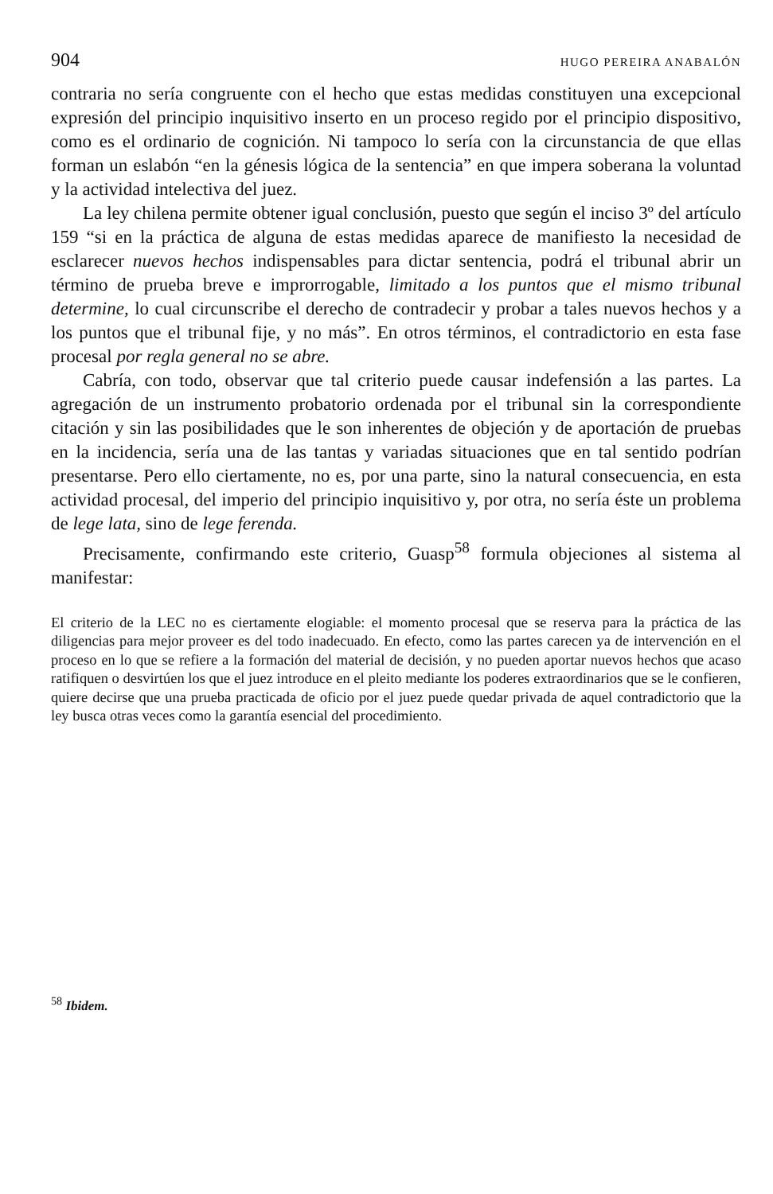904 HUGO PEREIRA ANABALÓN
contraria no sería congruente con el hecho que estas medidas constituyen una excepcional expresión del principio inquisitivo inserto en un proceso regido por el principio dispositivo, como es el ordinario de cognición. Ni tampoco lo sería con la circunstancia de que ellas forman un eslabón “en la génesis lógica de la sentencia” en que impera soberana la voluntad y la actividad intelectiva del juez.
La ley chilena permite obtener igual conclusión, puesto que según el inciso 3º del artículo 159 “si en la práctica de alguna de estas medidas aparece de manifiesto la necesidad de esclarecer nuevos hechos indispensables para dictar sentencia, podrá el tribunal abrir un término de prueba breve e improrrogable, limitado a los puntos que el mismo tribunal determine, lo cual circunscribe el derecho de contradecir y probar a tales nuevos hechos y a los puntos que el tribunal fije, y no más”. En otros términos, el contradictorio en esta fase procesal por regla general no se abre.
Cabría, con todo, observar que tal criterio puede causar indefensión a las partes. La agregación de un instrumento probatorio ordenada por el tribunal sin la correspondiente citación y sin las posibilidades que le son inherentes de objeción y de aportación de pruebas en la incidencia, sería una de las tantas y variadas situaciones que en tal sentido podrían presentarse. Pero ello ciertamente, no es, por una parte, sino la natural consecuencia, en esta actividad procesal, del imperio del principio inquisitivo y, por otra, no sería éste un problema de lege lata, sino de lege ferenda.
Precisamente, confirmando este criterio, Guasp<sup>58</sup> formula objeciones al sistema al manifestar:
El criterio de la LEC no es ciertamente elogiable: el momento procesal que se reserva para la práctica de las diligencias para mejor proveer es del todo inadecuado. En efecto, como las partes carecen ya de intervención en el proceso en lo que se refiere a la formación del material de decisión, y no pueden aportar nuevos hechos que acaso ratifiquen o desvirtúen los que el juez introduce en el pleito mediante los poderes extraordinarios que se le confieren, quiere decirse que una prueba practicada de oficio por el juez puede quedar privada de aquel contradictorio que la ley busca otras veces como la garantía esencial del procedimiento.
<sup>58</sup> Ibidem.